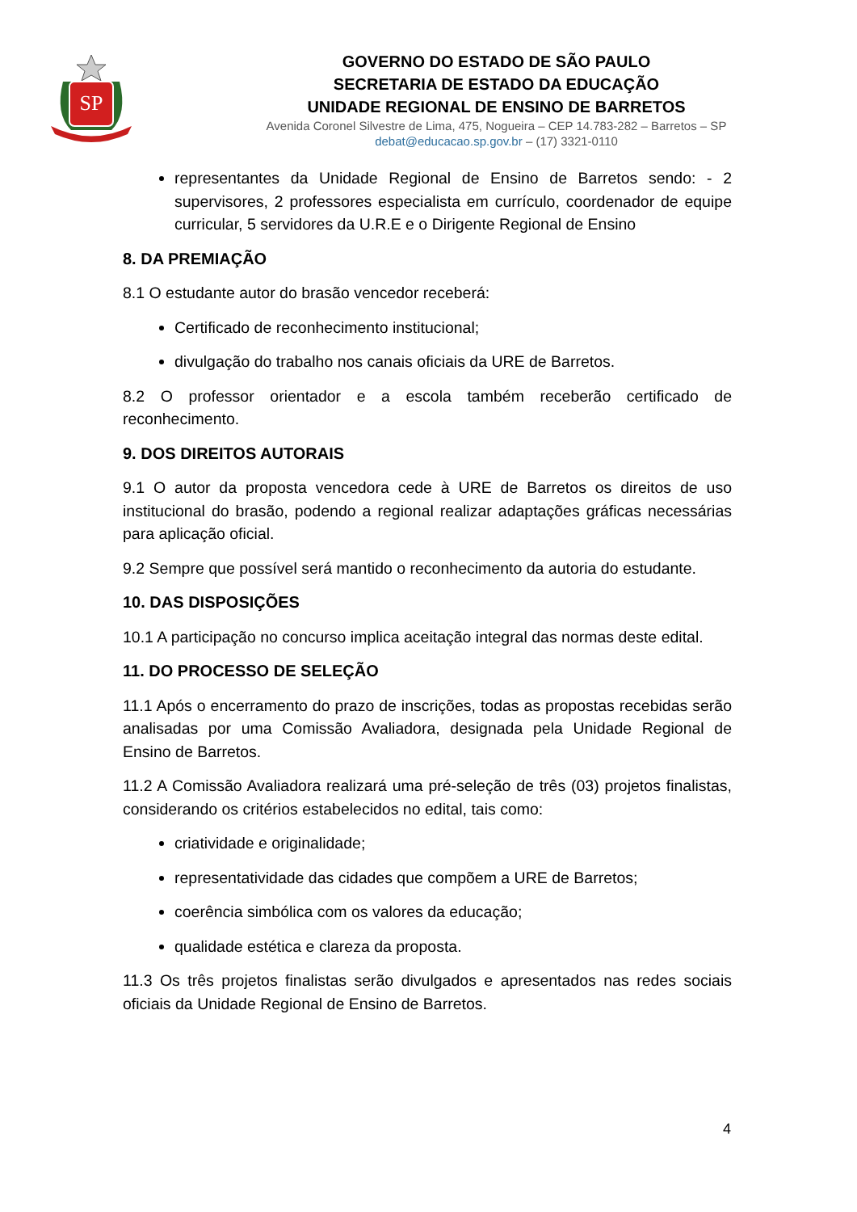SP
GOVERNO DO ESTADO DE SÃO PAULO
SECRETARIA DE ESTADO DA EDUCAÇÃO
UNIDADE REGIONAL DE ENSINO DE BARRETOS
Avenida Coronel Silvestre de Lima, 475, Nogueira – CEP 14.783-282 – Barretos – SP
debat@educacao.sp.gov.br – (17) 3321-0110
representantes da Unidade Regional de Ensino de Barretos sendo: - 2 supervisores, 2 professores especialista em currículo, coordenador de equipe curricular, 5 servidores da U.R.E e o Dirigente Regional de Ensino
8. DA PREMIAÇÃO
8.1 O estudante autor do brasão vencedor receberá:
Certificado de reconhecimento institucional;
divulgação do trabalho nos canais oficiais da URE de Barretos.
8.2 O professor orientador e a escola também receberão certificado de reconhecimento.
9. DOS DIREITOS AUTORAIS
9.1 O autor da proposta vencedora cede à URE de Barretos os direitos de uso institucional do brasão, podendo a regional realizar adaptações gráficas necessárias para aplicação oficial.
9.2 Sempre que possível será mantido o reconhecimento da autoria do estudante.
10. DAS DISPOSIÇÕES
10.1 A participação no concurso implica aceitação integral das normas deste edital.
11. DO PROCESSO DE SELEÇÃO
11.1 Após o encerramento do prazo de inscrições, todas as propostas recebidas serão analisadas por uma Comissão Avaliadora, designada pela Unidade Regional de Ensino de Barretos.
11.2 A Comissão Avaliadora realizará uma pré-seleção de três (03) projetos finalistas, considerando os critérios estabelecidos no edital, tais como:
criatividade e originalidade;
representatividade das cidades que compõem a URE de Barretos;
coerência simbólica com os valores da educação;
qualidade estética e clareza da proposta.
11.3 Os três projetos finalistas serão divulgados e apresentados nas redes sociais oficiais da Unidade Regional de Ensino de Barretos.
4